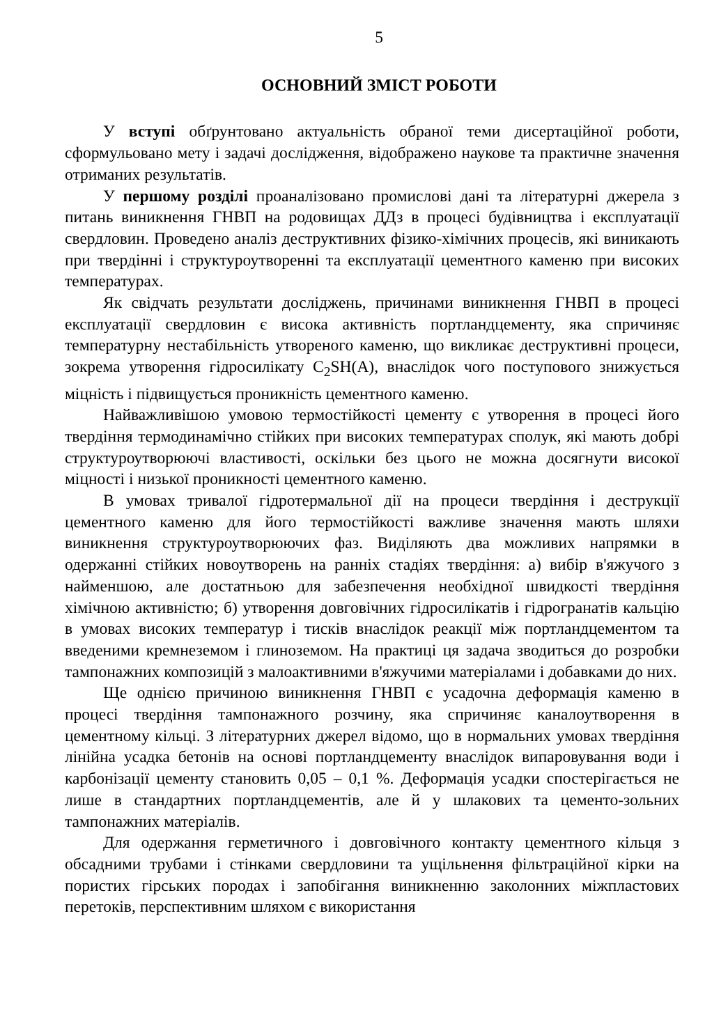5
ОСНОВНИЙ ЗМІСТ РОБОТИ
У вступі обґрунтовано актуальність обраної теми дисертаційної роботи, сформульовано мету і задачі дослідження, відображено наукове та практичне значення отриманих результатів.
У першому розділі проаналізовано промислові дані та літературні джерела з питань виникнення ГНВП на родовищах ДДз в процесі будівництва і експлуатації свердловин. Проведено аналіз деструктивних фізико-хімічних процесів, які виникають при твердінні і структуроутворенні та експлуатації цементного каменю при високих температурах.
Як свідчать результати досліджень, причинами виникнення ГНВП в процесі експлуатації свердловин є висока активність портландцементу, яка спричиняє температурну нестабільність утвореного каменю, що викликає деструктивні процеси, зокрема утворення гідросилікату C<sub>2</sub>SH(A), внаслідок чого поступового знижується міцність і підвищується проникність цементного каменю.
Найважливішою умовою термостійкості цементу є утворення в процесі його твердіння термодинамічно стійких при високих температурах сполук, які мають добрі структуроутворюючі властивості, оскільки без цього не можна досягнути високої міцності і низької проникності цементного каменю.
В умовах тривалої гідротермальної дії на процеси твердіння і деструкції цементного каменю для його термостійкості важливе значення мають шляхи виникнення структуроутворюючих фаз. Виділяють два можливих напрямки в одержанні стійких новоутворень на ранніх стадіях твердіння: а) вибір в'яжучого з найменшою, але достатньою для забезпечення необхідної швидкості твердіння хімічною активністю; б) утворення довговічних гідросилікатів і гідрогранатів кальцію в умовах високих температур і тисків внаслідок реакції між портландцементом та введеними кремнеземом і глиноземом. На практиці ця задача зводиться до розробки тампонажних композицій з малоактивними в'яжучими матеріалами і добавками до них.
Ще однією причиною виникнення ГНВП є усадочна деформація каменю в процесі твердіння тампонажного розчину, яка спричиняє каналоутворення в цементному кільці. З літературних джерел відомо, що в нормальних умовах твердіння лінійна усадка бетонів на основі портландцементу внаслідок випаровування води і карбонізації цементу становить 0,05 – 0,1 %. Деформація усадки спостерігається не лише в стандартних портландцементів, але й у шлакових та цементо-зольних тампонажних матеріалів.
Для одержання герметичного і довговічного контакту цементного кільця з обсадними трубами і стінками свердловини та ущільнення фільтраційної кірки на пористих гірських породах і запобігання виникненню заколонних міжпластових перетоків, перспективним шляхом є використання